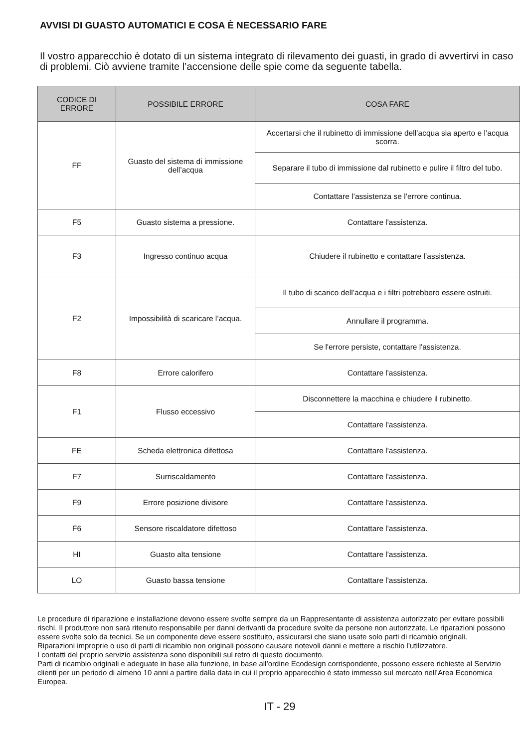AVVISI DI GUASTO AUTOMATICI E COSA È NECESSARIO FARE
Il vostro apparecchio è dotato di un sistema integrato di rilevamento dei guasti, in grado di avvertirvi in caso di problemi. Ciò avviene tramite l’accensione delle spie come da seguente tabella.
| CODICE DI ERRORE | POSSIBILE ERRORE | COSA FARE |
| --- | --- | --- |
| FF | Guasto del sistema di immissione dell’acqua | Accertarsi che il rubinetto di immissione dell’acqua sia aperto e l’acqua scorra. |
| | | Separare il tubo di immissione dal rubinetto e pulire il filtro del tubo. |
| | | Contattare l’assistenza se l’errore continua. |
| F5 | Guasto sistema a pressione. | Contattare l'assistenza. |
| F3 | Ingresso continuo acqua | Chiudere il rubinetto e contattare l’assistenza. |
| F2 | Impossibilità di scaricare l’acqua. | Il tubo di scarico dell’acqua e i filtri potrebbero essere ostruiti. |
| | | Annullare il programma. |
| | | Se l'errore persiste, contattare l'assistenza. |
| F8 | Errore calorifero | Contattare l'assistenza. |
| F1 | Flusso eccessivo | Disconnettere la macchina e chiudere il rubinetto. |
| | | Contattare l'assistenza. |
| FE | Scheda elettronica difettosa | Contattare l'assistenza. |
| F7 | Surriscaldamento | Contattare l'assistenza. |
| F9 | Errore posizione divisore | Contattare l'assistenza. |
| F6 | Sensore riscaldatore difettoso | Contattare l'assistenza. |
| HI | Guasto alta tensione | Contattare l'assistenza. |
| LO | Guasto bassa tensione | Contattare l'assistenza. |
Le procedure di riparazione e installazione devono essere svolte sempre da un Rappresentante di assistenza autorizzato per evitare possibili rischi. Il produttore non sarà ritenuto responsabile per danni derivanti da procedure svolte da persone non autorizzate. Le riparazioni possono essere svolte solo da tecnici. Se un componente deve essere sostituito, assicurarsi che siano usate solo parti di ricambio originali.
Riparazioni improprie o uso di parti di ricambio non originali possono causare notevoli danni e mettere a rischio l’utilizzatore.
I contatti del proprio servizio assistenza sono disponibili sul retro di questo documento.
Parti di ricambio originali e adeguate in base alla funzione, in base all’ordine Ecodesign corrispondente, possono essere richieste al Servizio clienti per un periodo di almeno 10 anni a partire dalla data in cui il proprio apparecchio è stato immesso sul mercato nell’Area Economica Europea.
IT - 29